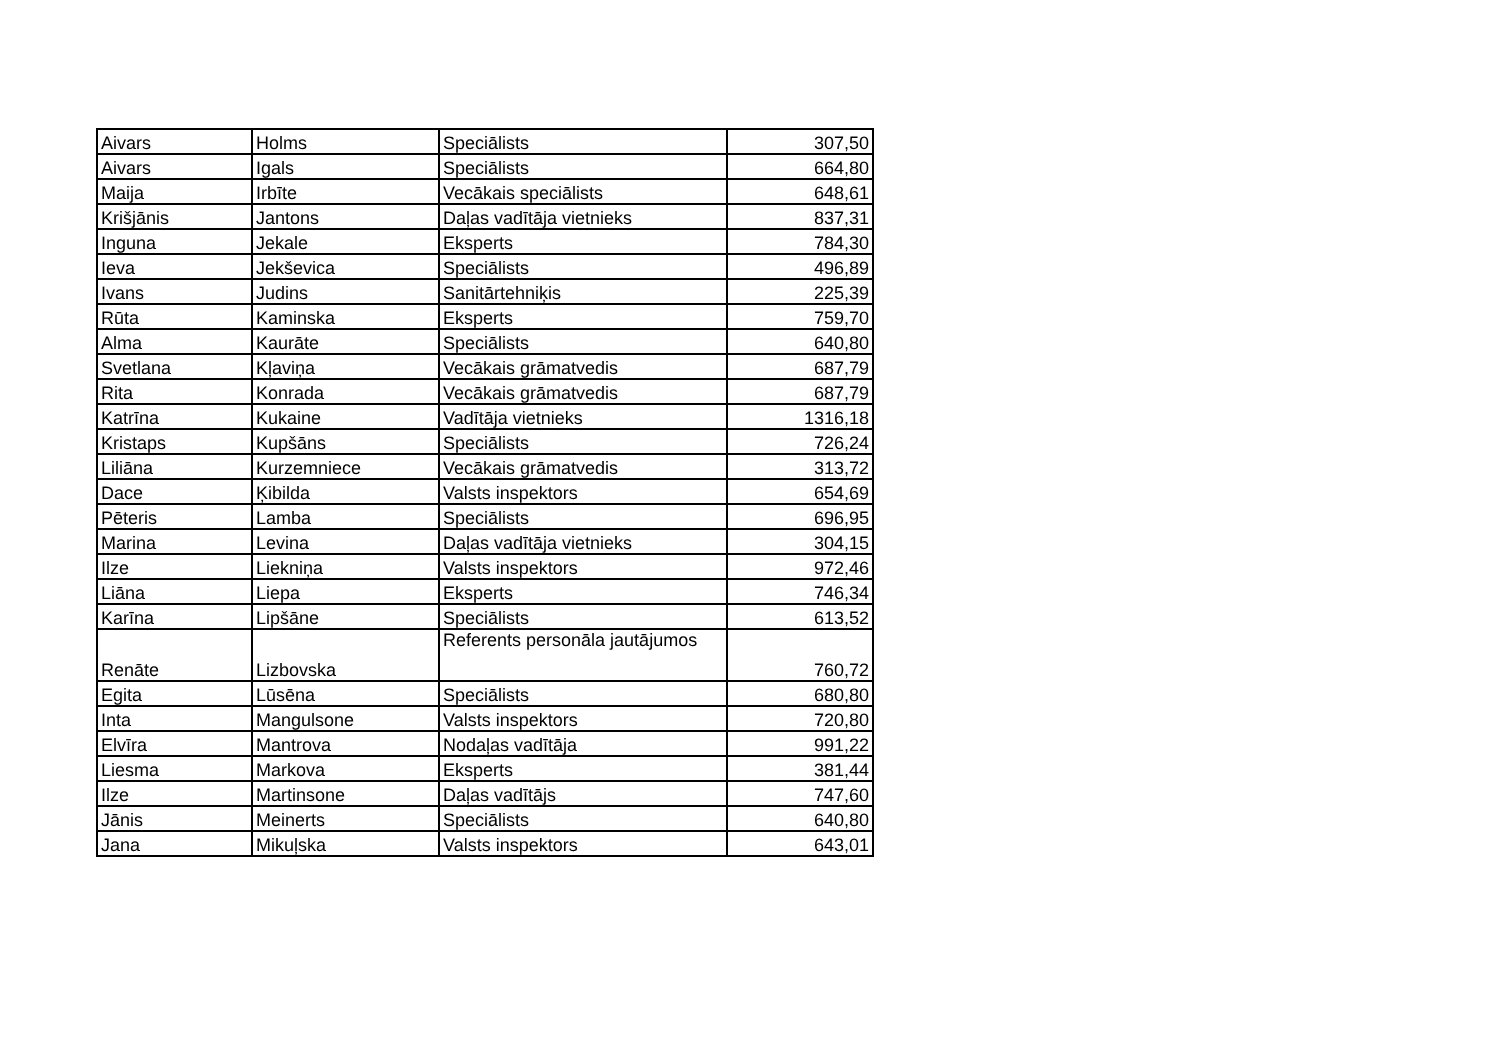| Aivars | Holms | Speciālists | 307,50 |
| Aivars | Igals | Speciālists | 664,80 |
| Maija | Irbīte | Vecākais speciālists | 648,61 |
| Krišjānis | Jantons | Daļas vadītāja vietnieks | 837,31 |
| Inguna | Jekale | Eksperts | 784,30 |
| Ieva | Jekševica | Speciālists | 496,89 |
| Ivans | Judins | Sanitārtehniķis | 225,39 |
| Rūta | Kaminska | Eksperts | 759,70 |
| Alma | Kaurāte | Speciālists | 640,80 |
| Svetlana | Kļaviņa | Vecākais grāmatvedis | 687,79 |
| Rita | Konrada | Vecākais grāmatvedis | 687,79 |
| Katrīna | Kukaine | Vadītāja vietnieks | 1316,18 |
| Kristaps | Kupšāns | Speciālists | 726,24 |
| Liliāna | Kurzemniece | Vecākais grāmatvedis | 313,72 |
| Dace | Ķibilda | Valsts inspektors | 654,69 |
| Pēteris | Lamba | Speciālists | 696,95 |
| Marina | Levina | Daļas vadītāja vietnieks | 304,15 |
| Ilze | Liekniņa | Valsts inspektors | 972,46 |
| Liāna | Liepa | Eksperts | 746,34 |
| Karīna | Lipšāne | Speciālists | 613,52 |
| Renāte | Lizbovska | Referents personāla jautājumos | 760,72 |
| Egita | Lūsēna | Speciālists | 680,80 |
| Inta | Mangulsone | Valsts inspektors | 720,80 |
| Elvīra | Mantrova | Nodaļas vadītāja | 991,22 |
| Liesma | Markova | Eksperts | 381,44 |
| Ilze | Martinsone | Daļas vadītājs | 747,60 |
| Jānis | Meinerts | Speciālists | 640,80 |
| Jana | Mikuļska | Valsts inspektors | 643,01 |